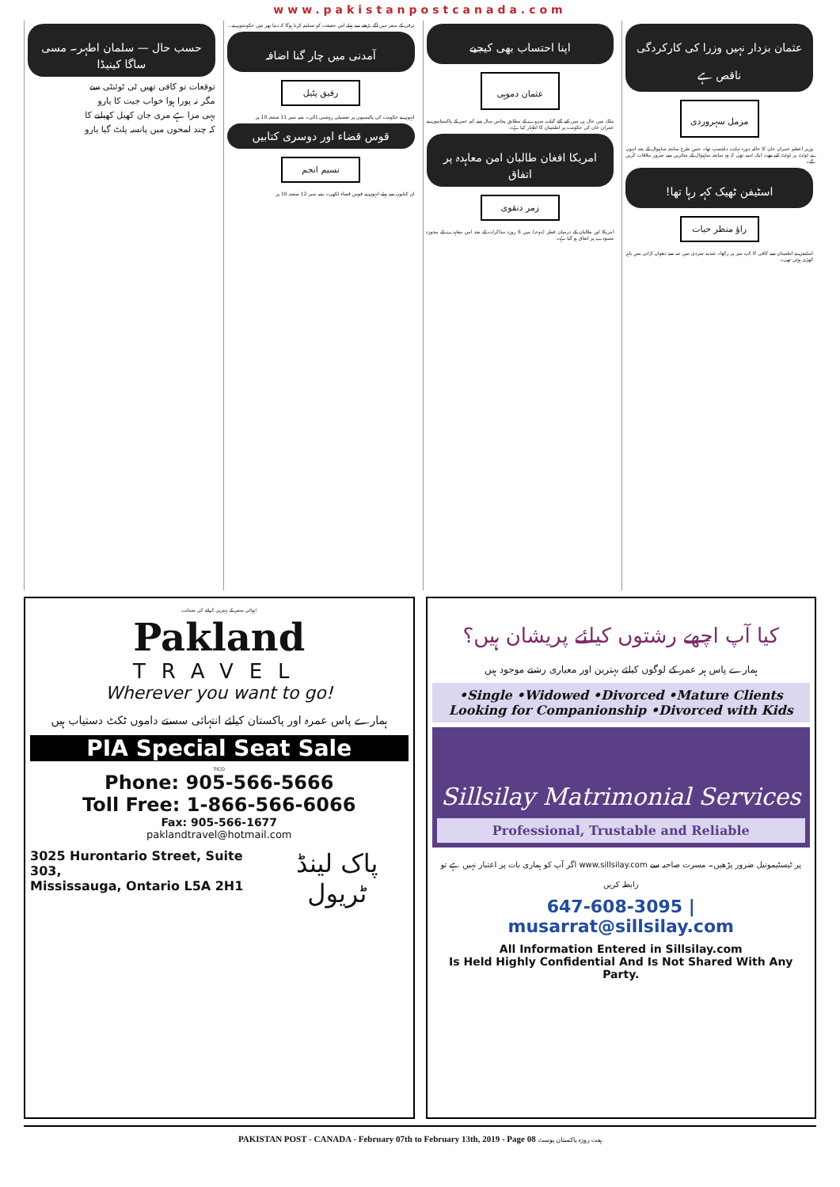www.pakistanpostcanada.com
عثمان بزدار نہیں وزرا کی کارکردگی ناقص ہے
مزمل سہروردی
وزیر اعظم عمران خان کا حالیہ دورہ نہایت دلچسپ تھا۔ جس طرح سانحہ ساہیوال کے بعد انہوں نے ٹوئٹ پر ٹوئٹ کیے تھے۔ ایک امید تھی کہ وہ سانحہ ساہیوال کے متاثرین سے ضرور ملاقات کریں گے۔
اسٹیفن ٹھیک کہہ رہا تھا!
راؤ منظر حیات
اسٹیفن نے اطمینان سے کافی کا کپ میز پر رکھا۔ شدید سردی میں منہ سے دھواں اڑاتی بس باہر کھڑی ہوئی تھی۔
اپنا احتساب بھی کیجیے
عثمان دموہی
ملک میں حال ہی میں کیے گئے گیلپ سروے کے مطابق پچاس سال سے کم عمر کے پاکستانیوں نے عمران خان کی حکومت پر اطمینان کا اظہار کیا ہے۔
امریکا افغان طالبان امن معاہدہ پر اتفاق
زمر دنقوی
امریکا اور طالبان کے درمیان قطر (دوحہ) میں 6 روزہ مذاکرات کے بعد امن معاہدے کے مجوزہ مسودے پر اتفاق ہو گیا ہے۔
ترقی کے سفر میں آگے بڑھنے سے پہلے اس حقیقت کو تسلیم کرنا ہوگا کہ دنیا بھر میں حکومتوں نے...
آمدنی میں چار گنا اضافہ
رفیق پٹیل
انہوں نے حکومت کی پالیسیوں پر تفصیلی روشنی ڈالی۔ بقیہ نمبر 11 صفحہ 10 پر
قوس قضاء اور دوسری کتابیں
نسیم انجم
ان کتابوں سے پہلے انہوں نے قوس قضاء لکھی۔ بقیہ نمبر 12 صفحہ 10 پر
حسب حال — سلمان اطہر۔ مسی ساگا کینیڈا
توقعات تو کافی تھیں ٹی ٹوئنٹی سے
مگر نہ پورا ہوا خواب جیت کا یارو
یہی مزا ہے مری جان کھیل کھیلنے کا
کہ چند لمحوں میں پانسہ پلٹ گیا یارو
ہوائی سفر کے بہترین کرائے کی ضمانت!
Pakland
TRAVEL
Wherever you want to go!
ہمارے پاس عمرہ اور پاکستان کیلئے انتہائی سستے داموں ٹکٹ دستیاب ہیں
PIA Special Seat Sale
TICO
Phone: 905-566-5666
Toll Free: 1-866-566-6066
Fax: 905-566-1677
paklandtravel@hotmail.com
3025 Hurontario Street, Suite 303,
Mississauga, Ontario L5A 2H1
پاک لینڈ ٹریول
کیا آپ اچھے رشتوں کیلئے پریشان ہیں؟
ہمارے پاس ہر عمر کے لوگوں کیلئے بہترین اور معیاری رشتے موجود ہیں
•Single •Widowed •Divorced •Mature Clients Looking for Companionship •Divorced with Kids
Sillsilay Matrimonial Services
Professional, Trustable and Reliable
اگر آپ کو ہماری بات پر اعتبار نہیں ہے تو www.sillsilay.com پر ٹیسٹیمونیل ضرور پڑھیں۔ مسرت صاحبہ سے رابطہ کریں
647-608-3095 | musarrat@sillsilay.com
All Information Entered in Sillsilay.com
Is Held Highly Confidential And Is Not Shared With Any Party.
PAKISTAN POST - CANADA - February 07th to February 13th, 2019 - Page 08 ہفت روزہ پاکستان پوسٹ